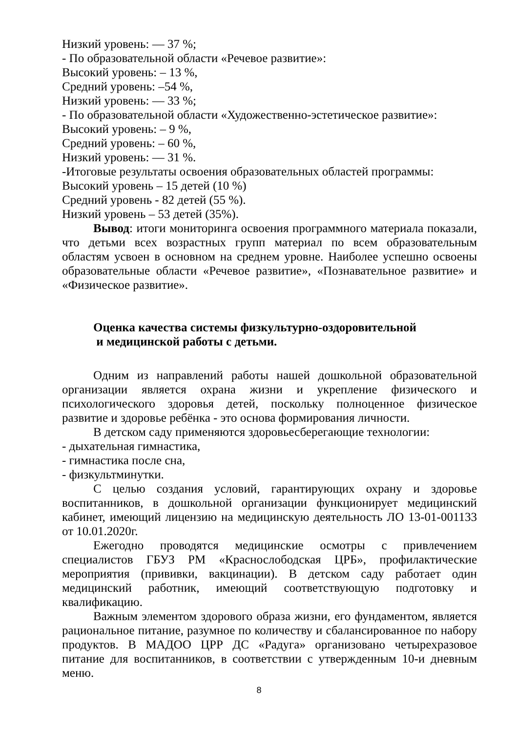Низкий уровень: — 37 %;
- По образовательной области «Речевое развитие»:
Высокий уровень: – 13 %,
Средний уровень: –54 %,
Низкий уровень: — 33 %;
- По образовательной области «Художественно-эстетическое развитие»:
Высокий уровень: – 9 %,
Средний уровень: – 60 %,
Низкий уровень: — 31 %.
-Итоговые результаты освоения образовательных областей программы:
Высокий уровень – 15 детей (10 %)
Средний уровень - 82 детей (55 %).
Низкий уровень – 53 детей (35%).
Вывод: итоги мониторинга освоения программного материала показали, что детьми всех возрастных групп материал по всем образовательным областям усвоен в основном на среднем уровне. Наиболее успешно освоены образовательные области «Речевое развитие», «Познавательное развитие» и «Физическое развитие».
Оценка качества системы физкультурно-оздоровительной
и медицинской работы с детьми.
Одним из направлений работы нашей дошкольной образовательной организации является охрана жизни и укрепление физического и психологического здоровья детей, поскольку полноценное физическое развитие и здоровье ребёнка - это основа формирования личности.
В детском саду применяются здоровьесберегающие технологии:
- дыхательная гимнастика,
- гимнастика после сна,
- физкультминутки.
С целью создания условий, гарантирующих охрану и здоровье воспитанников, в дошкольной организации функционирует медицинский кабинет, имеющий лицензию на медицинскую деятельность ЛО 13-01-001133 от 10.01.2020г.
Ежегодно проводятся медицинские осмотры с привлечением специалистов ГБУЗ РМ «Краснослободская ЦРБ», профилактические мероприятия (прививки, вакцинации). В детском саду работает один медицинский работник, имеющий соответствующую подготовку и квалификацию.
Важным элементом здорового образа жизни, его фундаментом, является рациональное питание, разумное по количеству и сбалансированное по набору продуктов. В МАДОО ЦРР ДС «Радуга» организовано четырехразовое питание для воспитанников, в соответствии с утвержденным 10-и дневным меню.
8